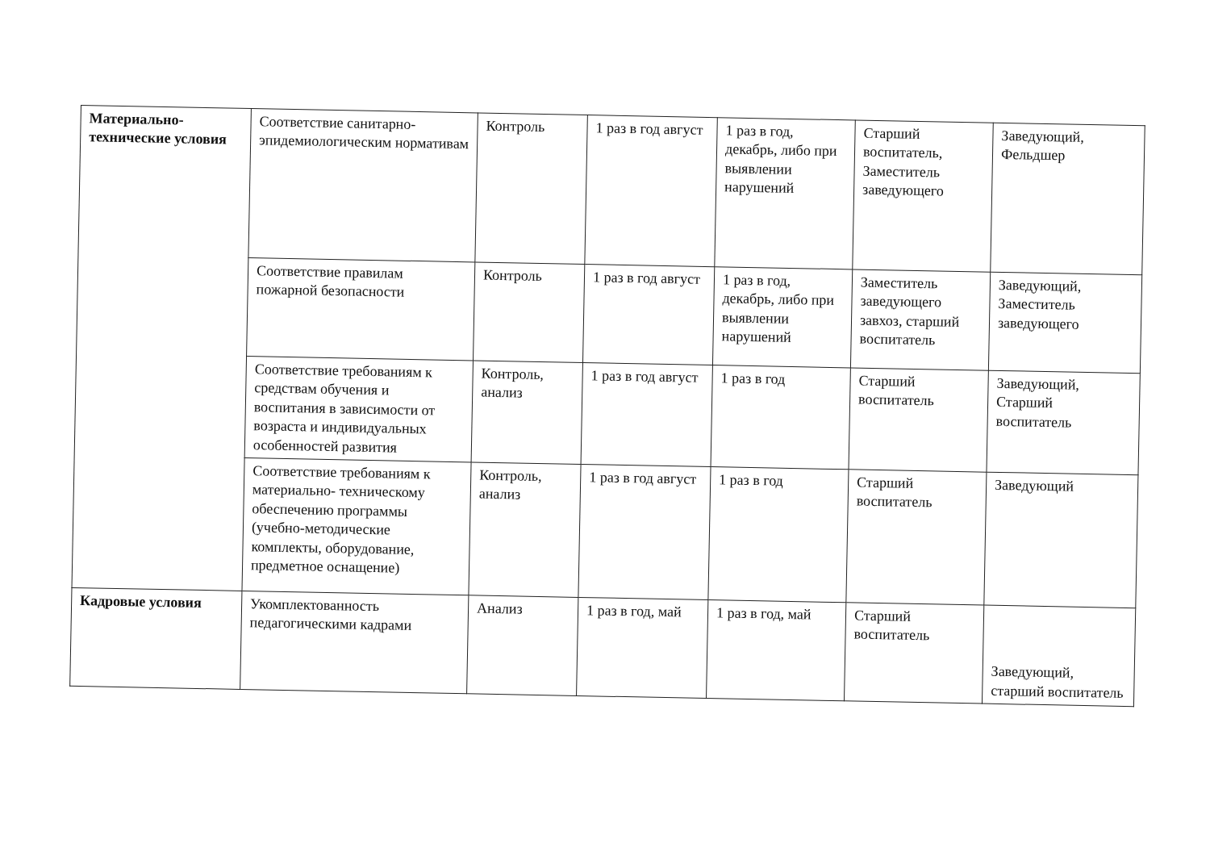| Материально-технические условия | Соответствие санитарно-эпидемиологическим нормативам | Контроль | 1 раз в год август | 1 раз в год, декабрь, либо при выявлении нарушений | Старший воспитатель, Заместитель заведующего | Заведующий, Фельдшер |
| | Соответствие правилам пожарной безопасности | Контроль | 1 раз в год август | 1 раз в год, декабрь, либо при выявлении нарушений | Заместитель заведующего завхоз, старший воспитатель | Заведующий, Заместитель заведующего |
| | Соответствие требованиям к средствам обучения и воспитания в зависимости от возраста и индивидуальных особенностей развития | Контроль, анализ | 1 раз в год август | 1 раз в год | Старший воспитатель | Заведующий, Старший воспитатель |
| | Соответствие требованиям к материально- техническому обеспечению программы (учебно-методические комплекты, оборудование, предметное оснащение) | Контроль, анализ | 1 раз в год август | 1 раз в год | Старший воспитатель | Заведующий |
| Кадровые условия | Укомплектованность педагогическими кадрами | Анализ | 1 раз в год, май | 1 раз в год, май | Старший воспитатель | Заведующий, старший воспитатель |